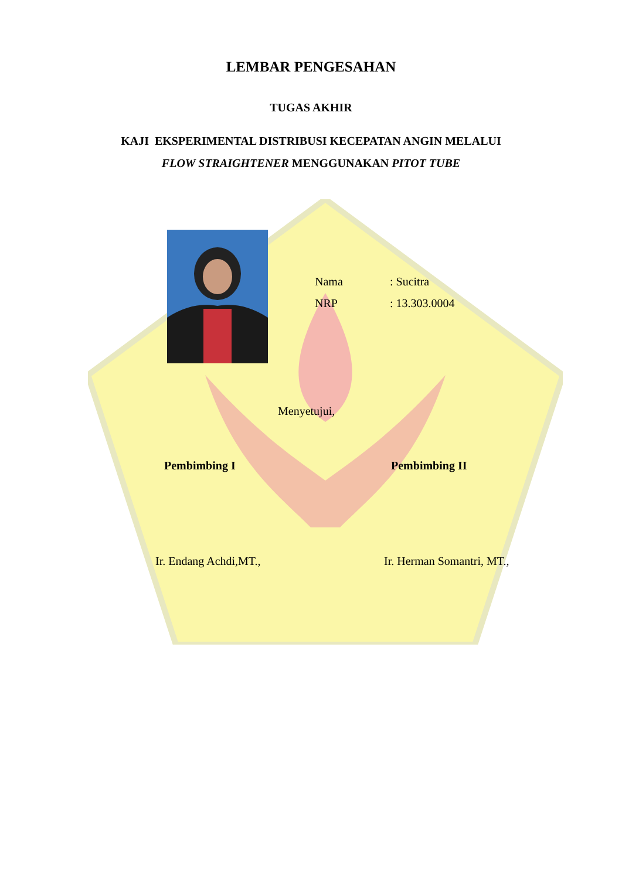LEMBAR PENGESAHAN
TUGAS AKHIR
KAJI EKSPERIMENTAL DISTRIBUSI KECEPATAN ANGIN MELALUI
FLOW STRAIGHTENER MENGGUNAKAN PITOT TUBE
Nama: Sucitra
NRP: 13.303.0004
Menyetujui,
Pembimbing I Pembimbing II
Ir. Endang Achdi,MT., Ir. Herman Somantri, MT.,